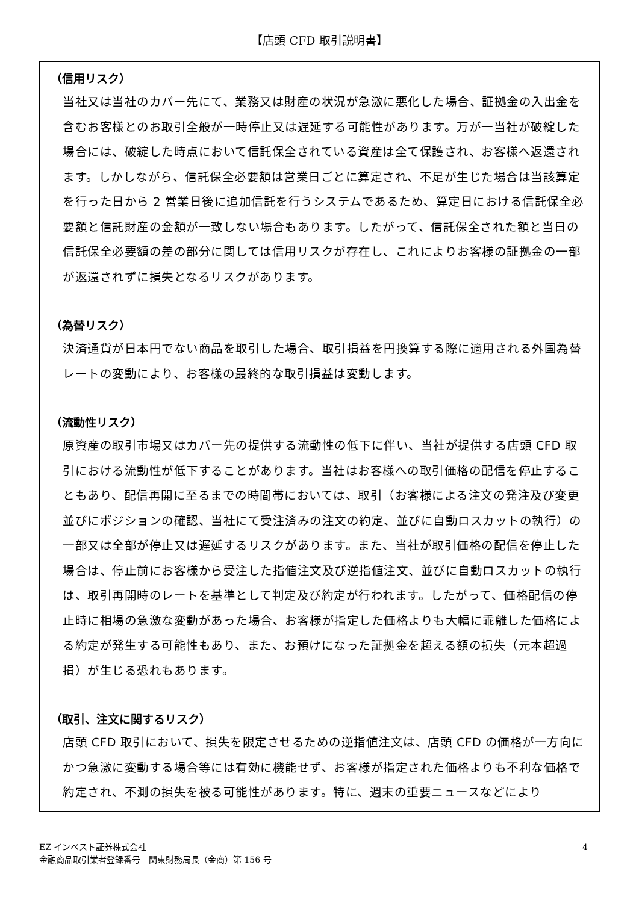【店頭 CFD 取引説明書】
（信用リスク）
当社又は当社のカバー先にて、業務又は財産の状況が急激に悪化した場合、証拠金の入出金を含むお客様とのお取引全般が一時停止又は遅延する可能性があります。万が一当社が破綻した場合には、破綻した時点において信託保全されている資産は全て保護され、お客様へ返還されます。しかしながら、信託保全必要額は営業日ごとに算定され、不足が生じた場合は当該算定を行った日から 2 営業日後に追加信託を行うシステムであるため、算定日における信託保全必要額と信託財産の金額が一致しない場合もあります。したがって、信託保全された額と当日の信託保全必要額の差の部分に関しては信用リスクが存在し、これによりお客様の証拠金の一部が返還されずに損失となるリスクがあります。
（為替リスク）
決済通貨が日本円でない商品を取引した場合、取引損益を円換算する際に適用される外国為替レートの変動により、お客様の最終的な取引損益は変動します。
（流動性リスク）
原資産の取引市場又はカバー先の提供する流動性の低下に伴い、当社が提供する店頭 CFD 取引における流動性が低下することがあります。当社はお客様への取引価格の配信を停止することもあり、配信再開に至るまでの時間帯においては、取引（お客様による注文の発注及び変更並びにポジションの確認、当社にて受注済みの注文の約定、並びに自動ロスカットの執行）の一部又は全部が停止又は遅延するリスクがあります。また、当社が取引価格の配信を停止した場合は、停止前にお客様から受注した指値注文及び逆指値注文、並びに自動ロスカットの執行は、取引再開時のレートを基準として判定及び約定が行われます。したがって、価格配信の停止時に相場の急激な変動があった場合、お客様が指定した価格よりも大幅に乖離した価格による約定が発生する可能性もあり、また、お預けになった証拠金を超える額の損失（元本超過損）が生じる恐れもあります。
（取引、注文に関するリスク）
店頭 CFD 取引において、損失を限定させるための逆指値注文は、店頭 CFD の価格が一方向にかつ急激に変動する場合等には有効に機能せず、お客様が指定された価格よりも不利な価格で約定され、不測の損失を被る可能性があります。特に、週末の重要ニュースなどにより
4 EZ インベスト証券株式会社
金融商品取引業者登録番号　関東財務局長（金商）第 156 号